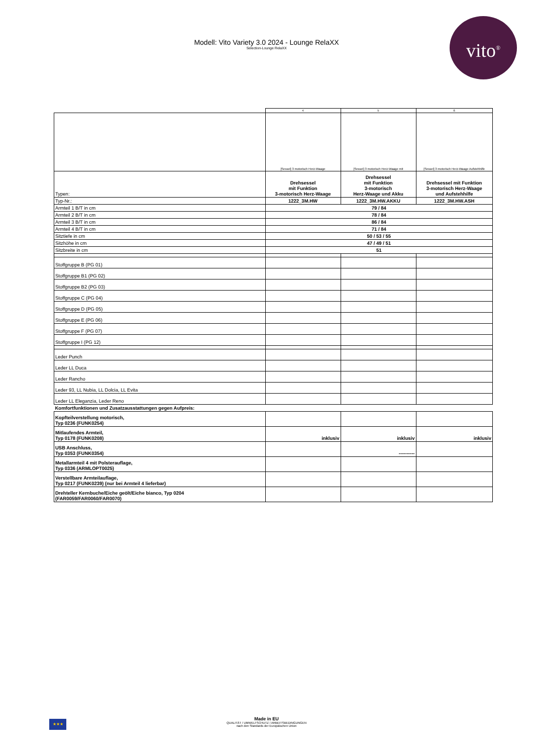Modell: Vito Variety 3.0 2024 - Lounge RelaXX
Selection-Lounge RelaXX
vito<sup>®</sup>
| | 4 | 5 | 6 |
| | [Sessel] 3 motorisch Herz-Waage | [Sessel] 3 motorisch Herz-Waage mit | [Sessel] 3 motorisch Herz-Waage Aufstehhilfe |
| Typen: | Drehsessel mit Funktion 3-motorisch Herz-Waage | Drehsessel mit Funktion 3-motorisch Herz-Waage und Akku | Drehsessel mit Funktion 3-motorisch Herz-Waage und Aufstehhilfe |
| Typ-Nr.: | 1222_3M.HW | 1222_3M.HW.AKKU | 1222_3M.HW.ASH |
| Armteil 1 B/T in cm | 79 / 84 | | |
| Armteil 2 B/T in cm | 78 / 84 | | |
| Armteil 3 B/T in cm | 86 / 84 | | |
| Armteil 4 B/T in cm | 71 / 84 | | |
| Sitztiefe in cm | 50 / 53 / 55 | | |
| Sitzhöhe in cm | 47 / 49 / 51 | | |
| Sitzbreite in cm | 51 | | |
| Stoffgruppe B (PG 01) | | | |
| Stoffgruppe B1 (PG 02) | | | |
| Stoffgruppe B2 (PG 03) | | | |
| Stoffgruppe C (PG 04) | | | |
| Stoffgruppe D (PG 05) | | | |
| Stoffgruppe E (PG 06) | | | |
| Stoffgruppe F (PG 07) | | | |
| Stoffgruppe I (PG 12) | | | |
| Leder Punch | | | |
| Leder LL Duca | | | |
| Leder Rancho | | | |
| Leder 93, LL Nubia, LL Dolcia, LL Evita | | | |
| Leder LL Eleganzia, Leder Reno | | | |
| Komfortfunktionen und Zusatzausstattungen gegen Aufpreis: | | | |
| Kopfteilverstellung motorisch, Typ 0236 (FUNK0254) | | | |
| Mitlaufendes Armteil, Typ 0178 (FUNK0208) | inklusiv | inklusiv | inklusiv |
| USB Anschluss, Typ 0353 (FUNK0354) | | ---------- | |
| Metallarmteil 4 mit Polsterauflage, Typ 0336 (ARMLOPT0025) | | | |
| Verstellbare Armteilauflage, Typ 0217 (FUNK0239) (nur bei Armteil 4 lieferbar) | | | |
| Drehteller Kernbuche/Eiche geölt/Eiche bianco, Typ 0204 (FAR0059/FAR0060/FAR0070) | | | |
★★★
Made in EU
QUALITÄT / UMWELTSCHUTZ / ARBEITSBEDINGUNGEN
nach den Standards der Europäischen Union